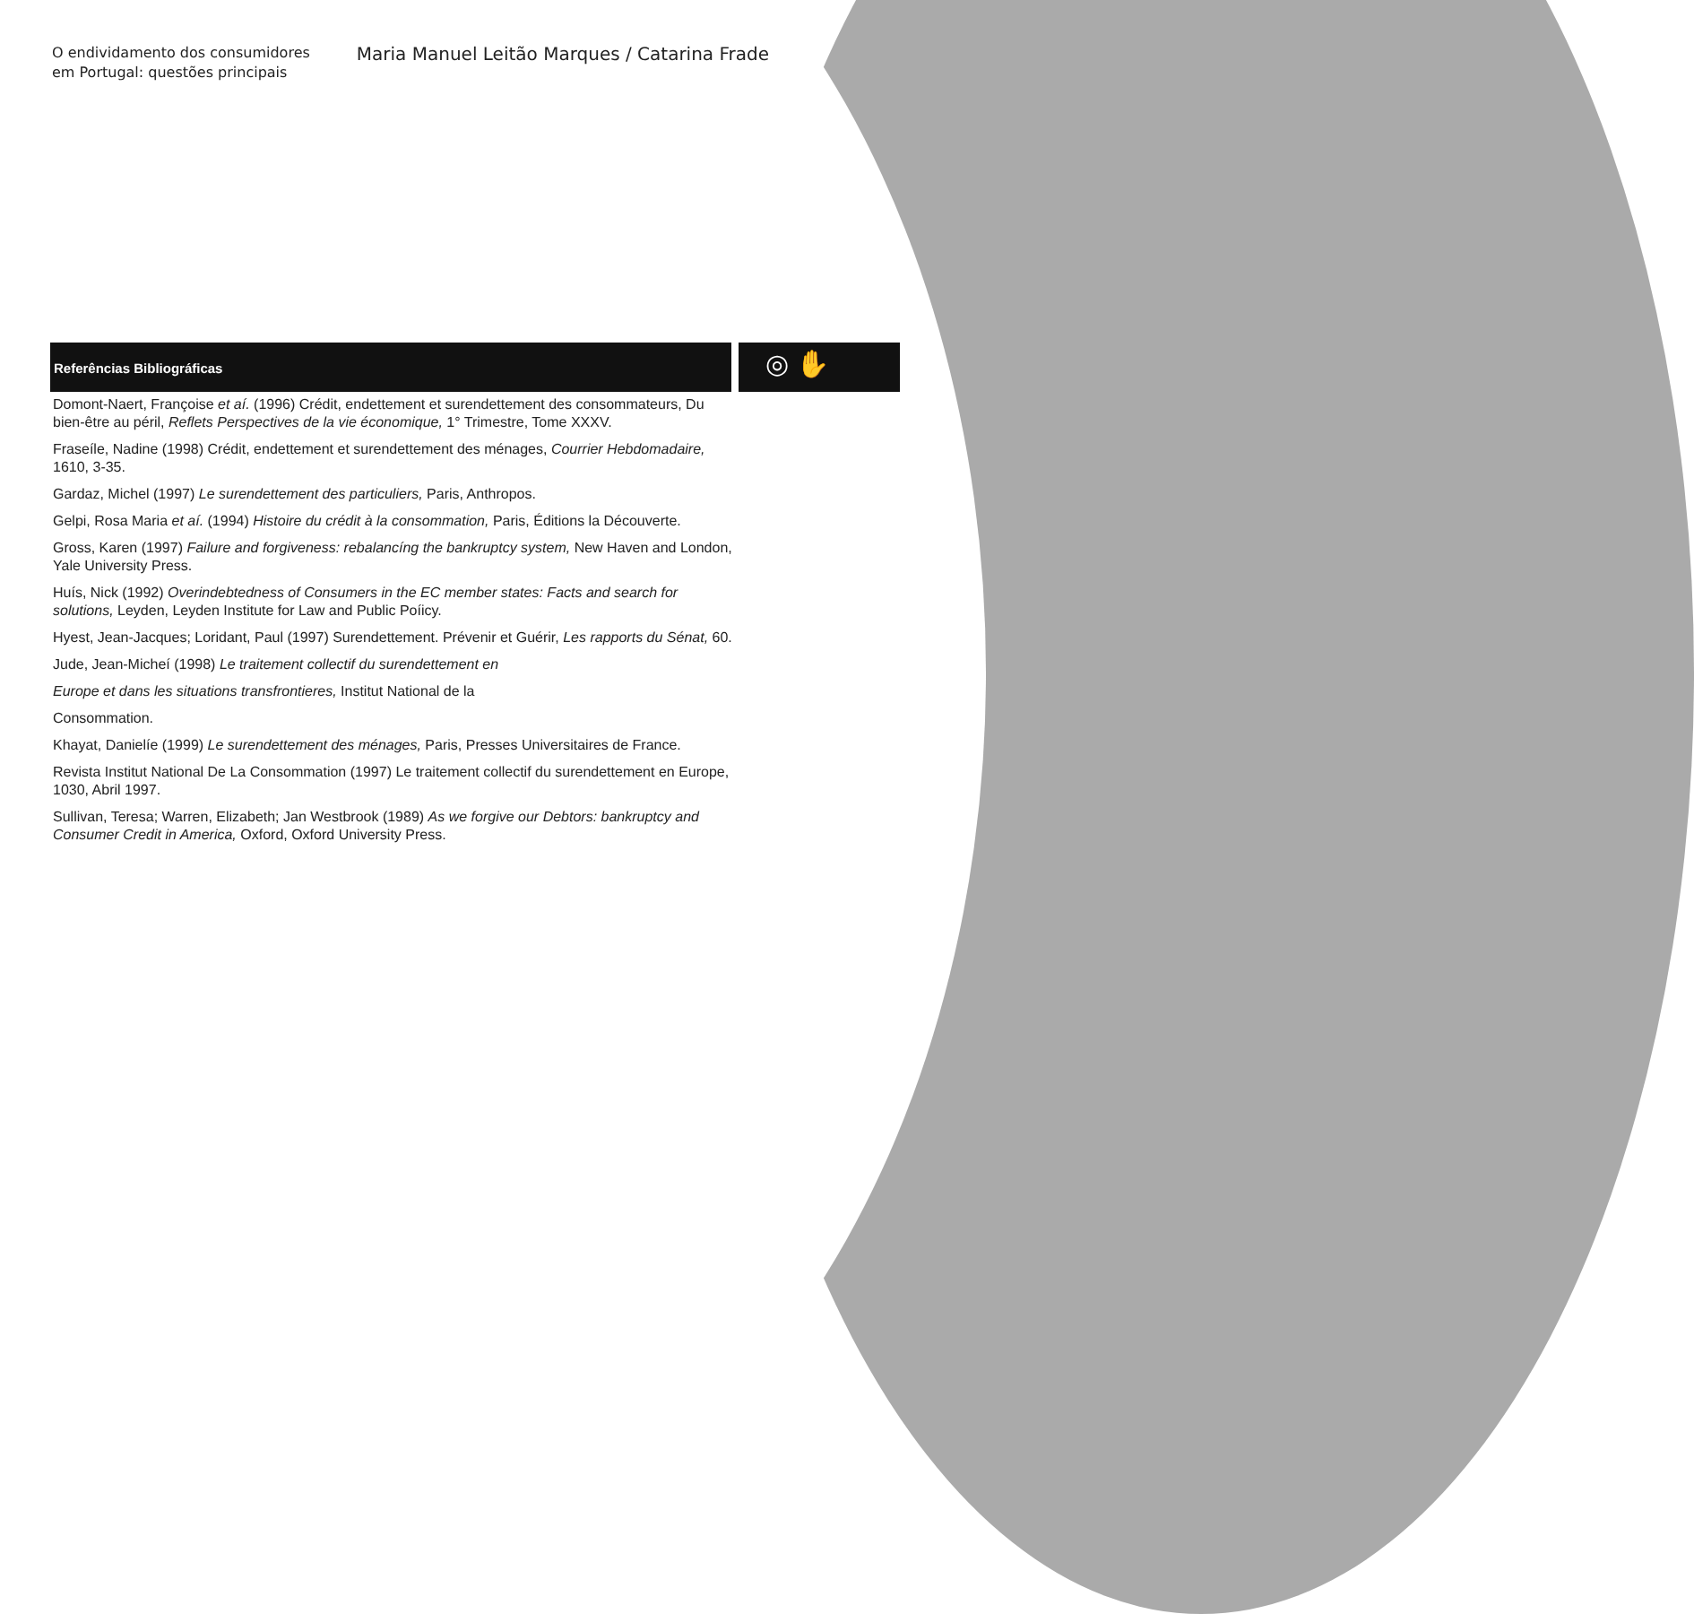O endividamento dos consumidores
em Portugal: questões principais
Maria Manuel Leitão Marques / Catarina Frade
Referências Bibliográficas
◎ ✋
Domont-Naert, Françoise et aí. (1996) Crédit, endettement et surendettement des consommateurs, Du bien-être au péril, Reflets Perspectives de la vie économique, 1° Trimestre, Tome XXXV.
Fraseíle, Nadine (1998) Crédit, endettement et surendettement des ménages, Courrier Hebdomadaire, 1610, 3-35.
Gardaz, Michel (1997) Le surendettement des particuliers, Paris, Anthropos.
Gelpi, Rosa Maria et aí. (1994) Histoire du crédit à la consommation, Paris, Éditions la Découverte.
Gross, Karen (1997) Failure and forgiveness: rebalancíng the bankruptcy system, New Haven and London, Yale University Press.
Huís, Nick (1992) Overindebtedness of Consumers in the EC member states: Facts and search for solutions, Leyden, Leyden Institute for Law and Public Poíicy.
Hyest, Jean-Jacques; Loridant, Paul (1997) Surendettement. Prévenir et Guérir, Les rapports du Sénat, 60.
Jude, Jean-Micheí (1998) Le traitement collectif du surendettement en
Europe et dans les situations transfrontieres, Institut National de la
Consommation.
Khayat, Danielíe (1999) Le surendettement des ménages, Paris, Presses Universitaires de France.
Revista Institut National De La Consommation (1997) Le traitement collectif du surendettement en Europe, 1030, Abril 1997.
Sullivan, Teresa; Warren, Elizabeth; Jan Westbrook (1989) As we forgive our Debtors: bankruptcy and Consumer Credit in America, Oxford, Oxford University Press.